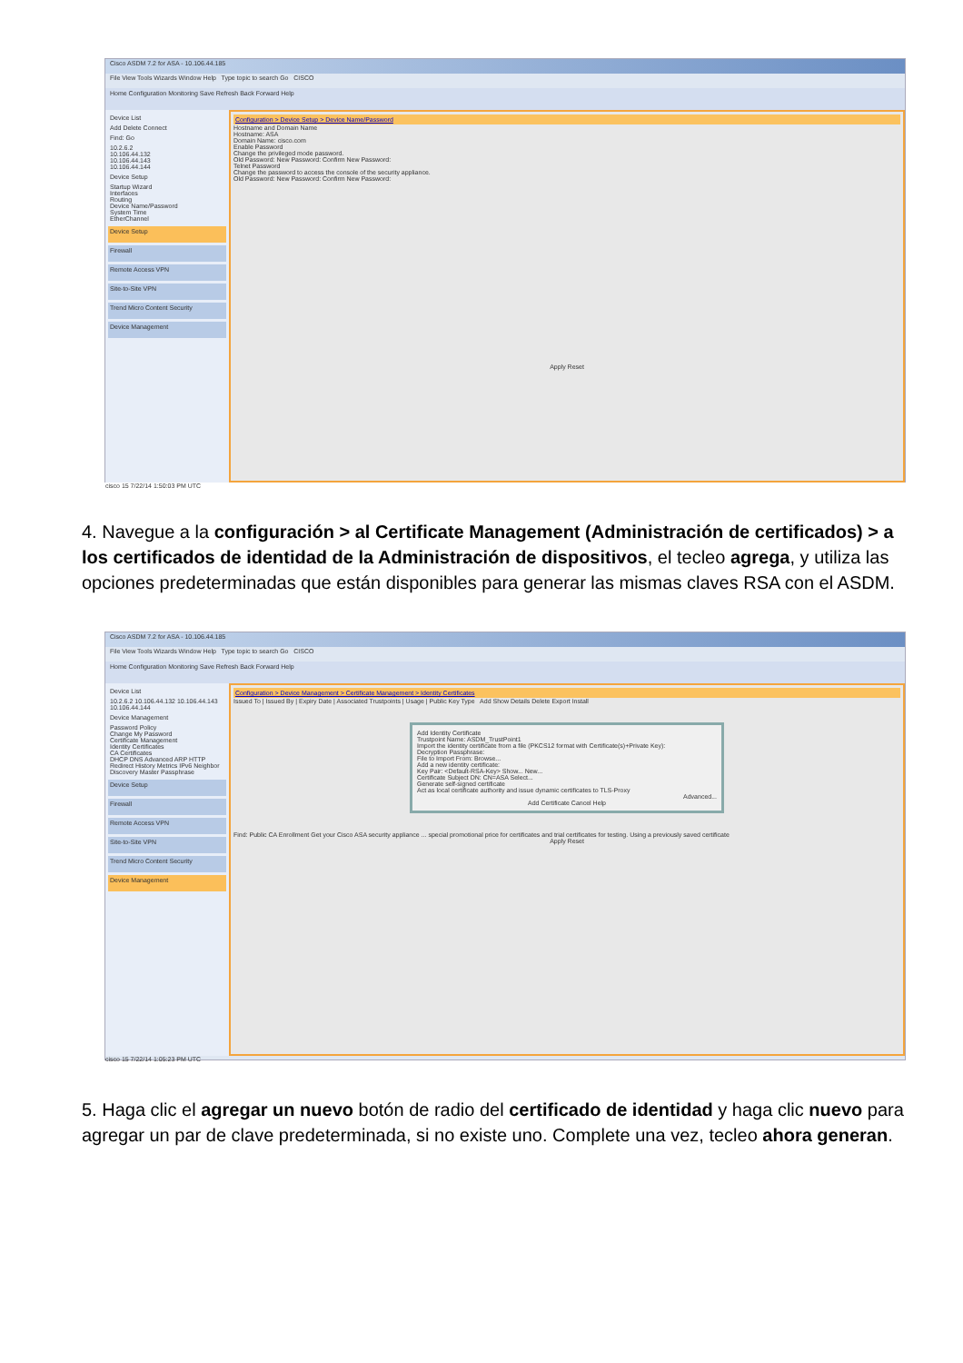Cisco ASDM 7.2 for ASA - 10.106.44.185
File View Tools Wizards Window Help Type topic to search Go CISCO
Home Configuration Monitoring Save Refresh Back Forward Help
Device List
Add Delete Connect
Find: Go
10.2.6.2
10.106.44.132
10.106.44.143
10.106.44.144
Device Setup
Startup Wizard
Interfaces
Routing
Device Name/Password
System Time
EtherChannel
Device Setup
Firewall
Remote Access VPN
Site-to-Site VPN
Trend Micro Content Security
Device Management
Configuration > Device Setup > Device Name/Password
Hostname and Domain Name
Hostname: ASA
Domain Name: cisco.com
Enable Password
Change the privileged mode password.
Old Password: New Password: Confirm New Password:
Telnet Password
Change the password to access the console of the security appliance.
Old Password: New Password: Confirm New Password:
Apply Reset
cisco 15 7/22/14 1:50:03 PM UTC
4. Navegue a la configuración > al Certificate Management (Administración de certificados) > a los certificados de identidad de la Administración de dispositivos, el tecleo agrega, y utiliza las opciones predeterminadas que están disponibles para generar las mismas claves RSA con el ASDM.
Cisco ASDM 7.2 for ASA - 10.106.44.185
File View Tools Wizards Window Help Type topic to search Go CISCO
Home Configuration Monitoring Save Refresh Back Forward Help
Device List
10.2.6.2 10.106.44.132 10.106.44.143 10.106.44.144
Device Management
Password Policy
Change My Password
Certificate Management
Identity Certificates
CA Certificates
DHCP DNS Advanced ARP HTTP Redirect History Metrics IPv6 Neighbor Discovery Master Passphrase
Device Setup
Firewall
Remote Access VPN
Site-to-Site VPN
Trend Micro Content Security
Device Management
Configuration > Device Management > Certificate Management > Identity Certificates
Issued To | Issued By | Expiry Date | Associated Trustpoints | Usage | Public Key Type Add Show Details Delete Export Install
Add Identity Certificate
Trustpoint Name: ASDM_TrustPoint1
Import the identity certificate from a file (PKCS12 format with Certificate(s)+Private Key):
Decryption Passphrase:
File to Import From: Browse...
Add a new identity certificate:
Key Pair: <Default-RSA-Key> Show... New...
Certificate Subject DN: CN=ASA Select...
Generate self-signed certificate
Act as local certificate authority and issue dynamic certificates to TLS-Proxy
Advanced...
Add Certificate Cancel Help
Find: Public CA Enrollment Get your Cisco ASA security appliance ... special promotional price for certificates and trial certificates for testing. Using a previously saved certificate
Apply Reset
cisco 15 7/22/14 1:05:23 PM UTC
5. Haga clic el agregar un nuevo botón de radio del certificado de identidad y haga clic nuevo para agregar un par de clave predeterminada, si no existe uno. Complete una vez, tecleo ahora generan.